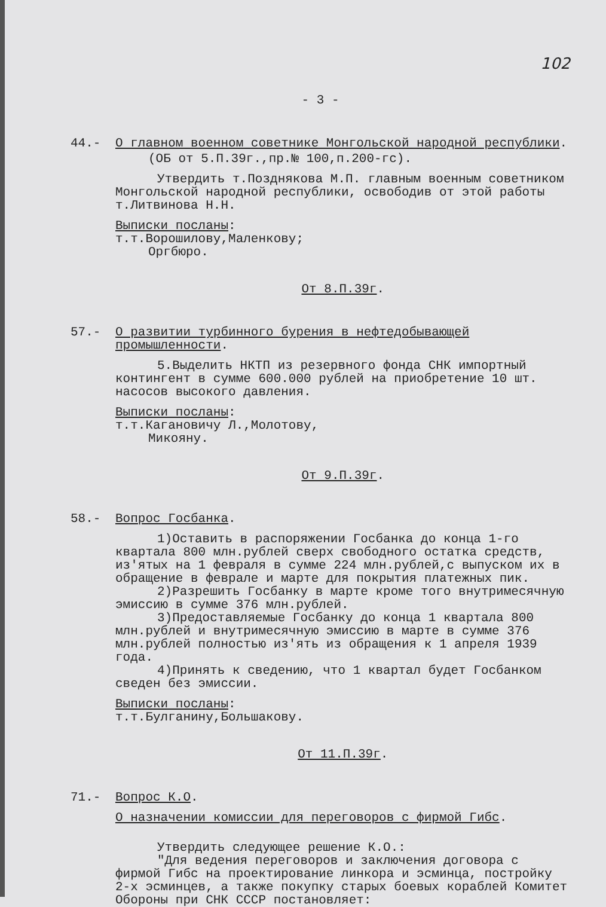102
- 3 -
44.- О главном военном советнике Монгольской народной республики.
(ОБ от 5.П.39г.,пр.№ 100,п.200-гс).
Утвердить т.Позднякова М.П. главным военным советником Монгольской народной республики, освободив от этой работы т.Литвинова Н.Н.
Выписки посланы:
т.т.Ворошилову,Маленкову;
Оргбюро.
От 8.П.39г.
57.- О развитии турбинного бурения в нефтедобывающей промышленности.
5.Выделить НКТП из резервного фонда СНК импортный контингент в сумме 600.000 рублей на приобретение 10 шт. насосов высокого давления.
Выписки посланы:
т.т.Кагановичу Л.,Молотову,
Микояну.
От 9.П.39г.
58.- Вопрос Госбанка.
1)Оставить в распоряжении Госбанка до конца 1-го квартала 800 млн.рублей сверх свободного остатка средств, из'ятых на 1 февраля в сумме 224 млн.рублей,с выпуском их в обращение в феврале и марте для покрытия платежных пик.
2)Разрешить Госбанку в марте кроме того внутримесячную эмиссию в сумме 376 млн.рублей.
3)Предоставляемые Госбанку до конца 1 квартала 800 млн.рублей и внутримесячную эмиссию в марте в сумме 376 млн.рублей полностью из'ять из обращения к 1 апреля 1939 года.
4)Принять к сведению, что 1 квартал будет Госбанком сведен без эмиссии.
Выписки посланы:
т.т.Булганину,Большакову.
От 11.П.39г.
71.- Вопрос К.О.
О назначении комиссии для переговоров с фирмой Гибс.
Утвердить следующее решение К.О.:
"Для ведения переговоров и заключения договора с фирмой Гибс на проектирование линкора и эсминца, постройку 2-х эсминцев, а также покупку старых боевых кораблей Комитет Обороны при СНК СССР постановляет: